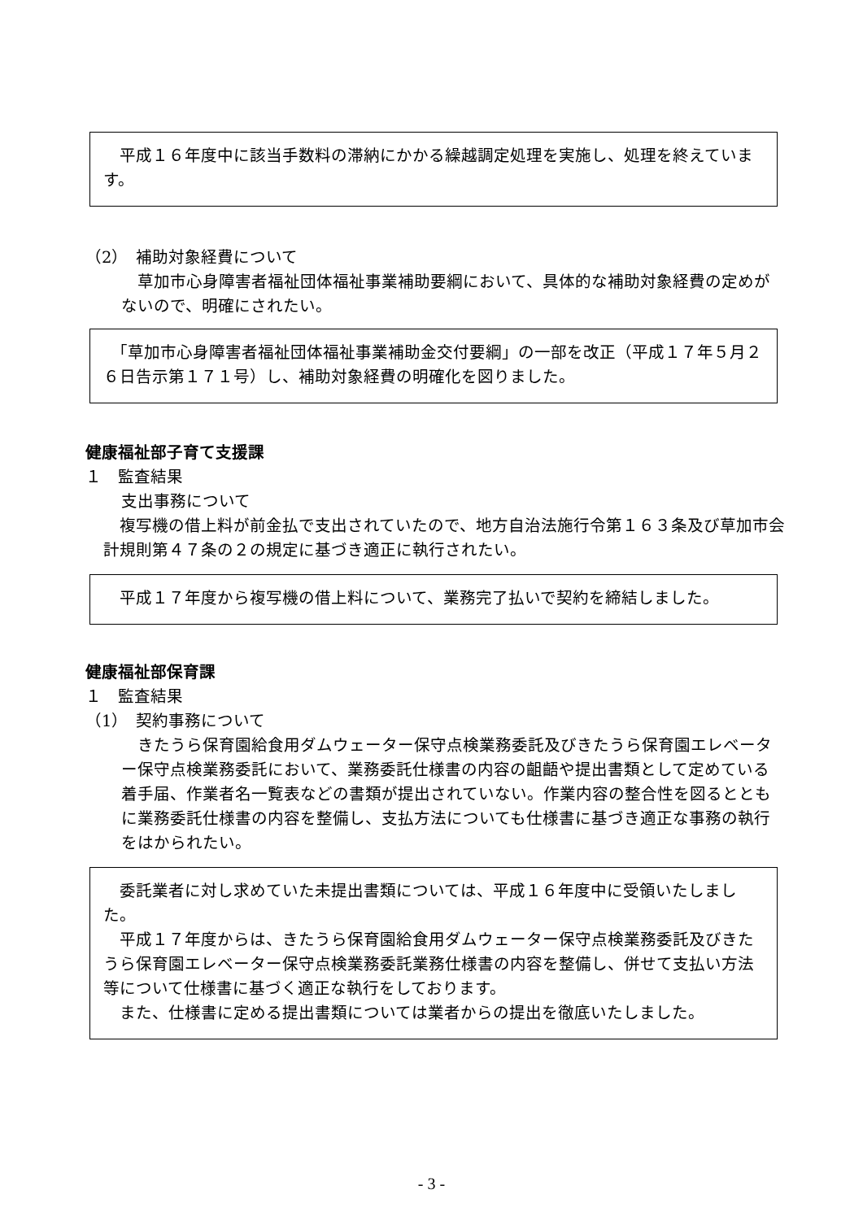平成１６年度中に該当手数料の滞納にかかる繰越調定処理を実施し、処理を終えています。
（2）　補助対象経費について
　草加市心身障害者福祉団体福祉事業補助要綱において、具体的な補助対象経費の定めがないので、明確にされたい。
　「草加市心身障害者福祉団体福祉事業補助金交付要綱」の一部を改正（平成１７年５月２６日告示第１７１号）し、補助対象経費の明確化を図りました。
健康福祉部子育て支援課
１　監査結果
支出事務について
　複写機の借上料が前金払で支出されていたので、地方自治法施行令第１６３条及び草加市会計規則第４７条の２の規定に基づき適正に執行されたい。
　平成１７年度から複写機の借上料について、業務完了払いで契約を締結しました。
健康福祉部保育課
１　監査結果
（1）　契約事務について
　きたうら保育園給食用ダムウェーター保守点検業務委託及びきたうら保育園エレベーター保守点検業務委託において、業務委託仕様書の内容の齟齬や提出書類として定めている着手届、作業者名一覧表などの書類が提出されていない。作業内容の整合性を図るとともに業務委託仕様書の内容を整備し、支払方法についても仕様書に基づき適正な事務の執行をはかられたい。
　委託業者に対し求めていた未提出書類については、平成１６年度中に受領いたしました。
　平成１７年度からは、きたうら保育園給食用ダムウェーター保守点検業務委託及びきたうら保育園エレベーター保守点検業務委託業務仕様書の内容を整備し、併せて支払い方法等について仕様書に基づく適正な執行をしております。
　また、仕様書に定める提出書類については業者からの提出を徹底いたしました。
- 3 -